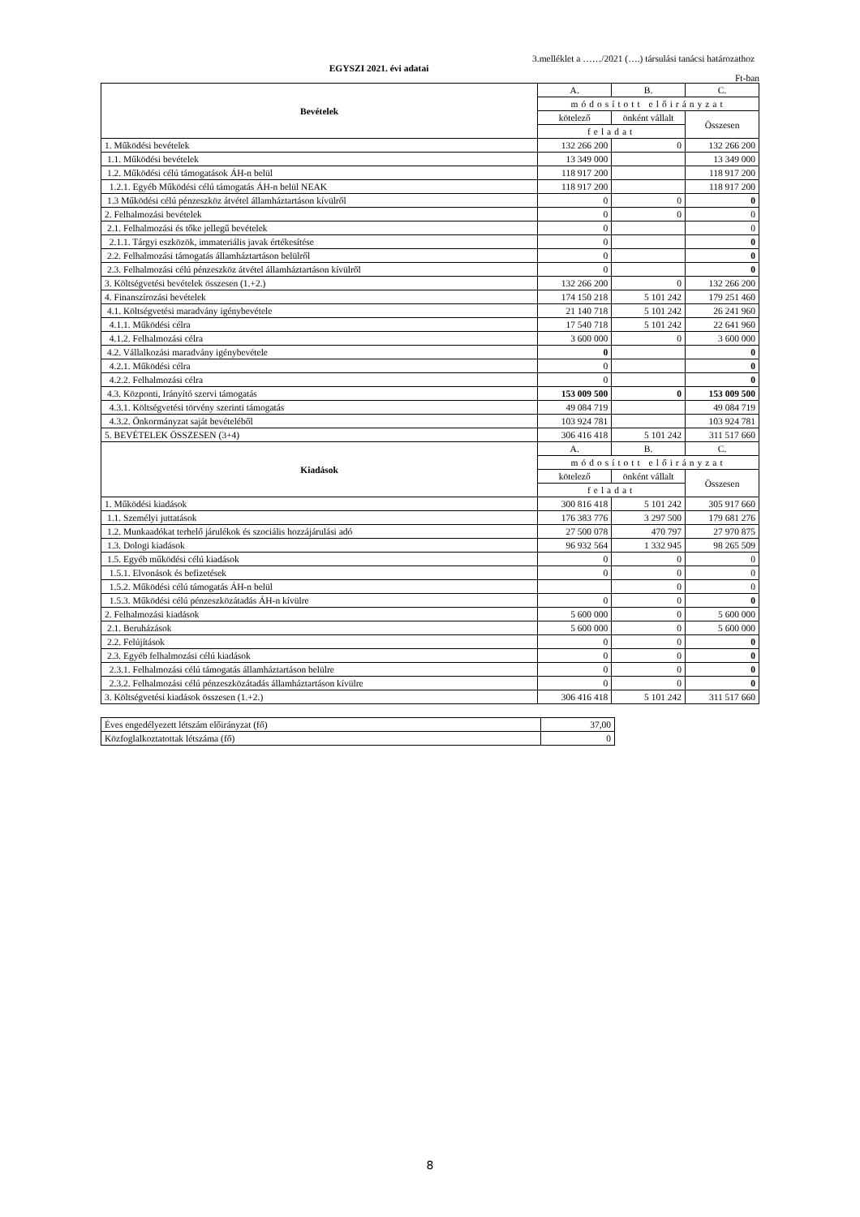3.melléklet a ……/2021 (….) társulási tanácsi határozathoz
EGYSZI 2021. évi adatai
Ft-ban
| Bevételek | A. | B. | C. |
| --- | --- | --- | --- |
| | módosított előirányzat | | |
| | kötelező | önként vállalt | Összesen |
| | feladat | | |
| 1. Működési bevételek | 132 266 200 | 0 | 132 266 200 |
| 1.1. Működési bevételek | 13 349 000 | | 13 349 000 |
| 1.2. Működési célú támogatások ÁH-n belül | 118 917 200 | | 118 917 200 |
| 1.2.1. Egyéb Működési célú támogatás ÁH-n belül NEAK | 118 917 200 | | 118 917 200 |
| 1.3 Működési célú pénzeszköz átvétel államháztartáson kívülről | 0 | 0 | 0 |
| 2. Felhalmozási bevételek | 0 | 0 | 0 |
| 2.1. Felhalmozási és tőke jellegű bevételek | 0 | | 0 |
| 2.1.1. Tárgyi eszközök, immateriális javak értékesítése | 0 | | 0 |
| 2.2. Felhalmozási támogatás államháztartáson belülről | 0 | | 0 |
| 2.3. Felhalmozási célú pénzeszköz átvétel államháztartáson kívülről | 0 | | 0 |
| 3. Költségvetési bevételek összesen (1.+2.) | 132 266 200 | 0 | 132 266 200 |
| 4. Finanszírozási bevételek | 174 150 218 | 5 101 242 | 179 251 460 |
| 4.1. Költségvetési maradvány igénybevétele | 21 140 718 | 5 101 242 | 26 241 960 |
| 4.1.1. Működési célra | 17 540 718 | 5 101 242 | 22 641 960 |
| 4.1.2. Felhalmozási célra | 3 600 000 | 0 | 3 600 000 |
| 4.2. Vállalkozási maradvány igénybevétele | 0 | | 0 |
| 4.2.1. Működési célra | 0 | | 0 |
| 4.2.2. Felhalmozási célra | 0 | | 0 |
| 4.3. Központi, Irányító szervi támogatás | 153 009 500 | 0 | 153 009 500 |
| 4.3.1. Költségvetési törvény szerinti támogatás | 49 084 719 | | 49 084 719 |
| 4.3.2. Önkormányzat saját bevételéből | 103 924 781 | | 103 924 781 |
| 5. BEVÉTELEK ÖSSZESEN (3+4) | 306 416 418 | 5 101 242 | 311 517 660 |
| Kiadások | A. | B. | C. |
| | módosított előirányzat | | |
| | kötelező | önként vállalt | Összesen |
| | feladat | | |
| 1. Működési kiadások | 300 816 418 | 5 101 242 | 305 917 660 |
| 1.1. Személyi juttatások | 176 383 776 | 3 297 500 | 179 681 276 |
| 1.2. Munkaadókat terhelő járulékok és szociális hozzájárulási adó | 27 500 078 | 470 797 | 27 970 875 |
| 1.3. Dologi kiadások | 96 932 564 | 1 332 945 | 98 265 509 |
| 1.5. Egyéb működési célú kiadások | 0 | 0 | 0 |
| 1.5.1. Elvonások és befizetések | 0 | 0 | 0 |
| 1.5.2. Működési célú támogatás ÁH-n belül | | 0 | 0 |
| 1.5.3. Működési célú pénzeszközátadás ÁH-n kívülre | 0 | 0 | 0 |
| 2. Felhalmozási kiadások | 5 600 000 | 0 | 5 600 000 |
| 2.1. Beruházások | 5 600 000 | 0 | 5 600 000 |
| 2.2. Felújítások | 0 | 0 | 0 |
| 2.3. Egyéb felhalmozási célú kiadások | 0 | 0 | 0 |
| 2.3.1. Felhalmozási célú támogatás államháztartáson belülre | 0 | 0 | 0 |
| 2.3.2. Felhalmozási célú pénzeszközátadás államháztartáson kívülre | 0 | 0 | 0 |
| 3. Költségvetési kiadások összesen (1.+2.) | 306 416 418 | 5 101 242 | 311 517 660 |
| Éves engedélyezett létszám előirányzat (fő) | 37,00 |
| Közfoglalkoztatottak létszáma (fő) | 0 |
8